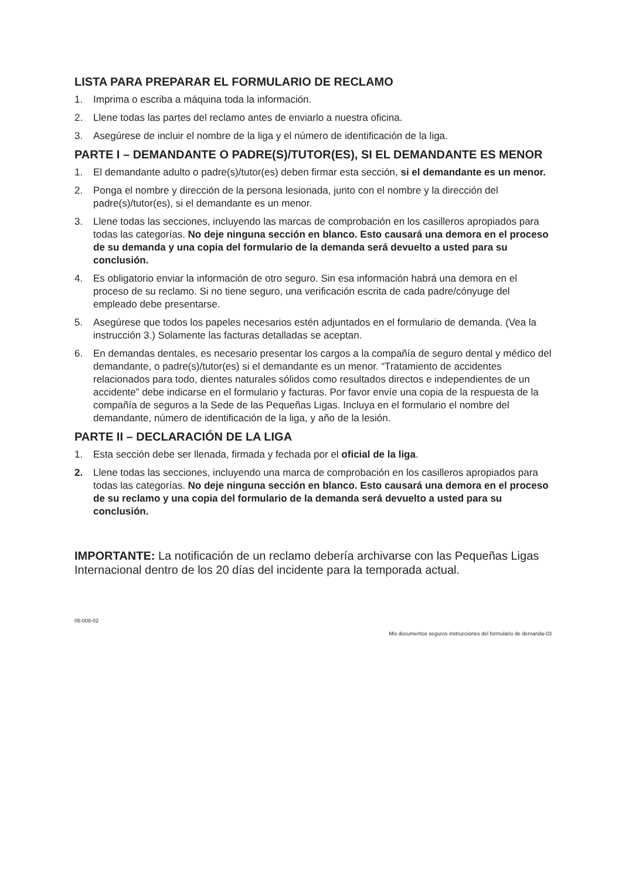LISTA PARA PREPARAR EL FORMULARIO DE RECLAMO
1. Imprima o escriba a máquina toda la información.
2. Llene todas las partes del reclamo antes de enviarlo a nuestra oficina.
3. Asegúrese de incluir el nombre de la liga y el número de identificación de la liga.
PARTE I – DEMANDANTE O PADRE(S)/TUTOR(ES), SI EL DEMANDANTE ES MENOR
1. El demandante adulto o padre(s)/tutor(es) deben firmar esta sección, si el demandante es un menor.
2. Ponga el nombre y dirección de la persona lesionada, junto con el nombre y la dirección del padre(s)/tutor(es), si el demandante es un menor.
3. Llene todas las secciones, incluyendo las marcas de comprobación en los casilleros apropiados para todas las categorías. No deje ninguna sección en blanco. Esto causará una demora en el proceso de su demanda y una copia del formulario de la demanda será devuelto a usted para su conclusión.
4. Es obligatorio enviar la información de otro seguro. Sin esa información habrá una demora en el proceso de su reclamo. Si no tiene seguro, una verificación escrita de cada padre/cónyuge del empleado debe presentarse.
5. Asegúrese que todos los papeles necesarios estén adjuntados en el formulario de demanda. (Vea la instrucción 3.) Solamente las facturas detalladas se aceptan.
6. En demandas dentales, es necesario presentar los cargos a la compañía de seguro dental y médico del demandante, o padre(s)/tutor(es) si el demandante es un menor. “Tratamiento de accidentes relacionados para todo, dientes naturales sólidos como resultados directos e independientes de un accidente” debe indicarse en el formulario y facturas. Por favor envíe una copia de la respuesta de la compañía de seguros a la Sede de las Pequeñas Ligas. Incluya en el formulario el nombre del demandante, número de identificación de la liga, y año de la lesión.
PARTE II – DECLARACIÓN DE LA LIGA
1. Esta sección debe ser llenada, firmada y fechada por el oficial de la liga.
2. Llene todas las secciones, incluyendo una marca de comprobación en los casilleros apropiados para todas las categorías. No deje ninguna sección en blanco. Esto causará una demora en el proceso de su reclamo y una copia del formulario de la demanda será devuelto a usted para su conclusión.
IMPORTANTE: La notificación de un reclamo debería archivarse con las Pequeñas Ligas Internacional dentro de los 20 días del incidente para la temporada actual.
05-008-02
Mis documentos seguros instrucciones del formulario de demanda-03